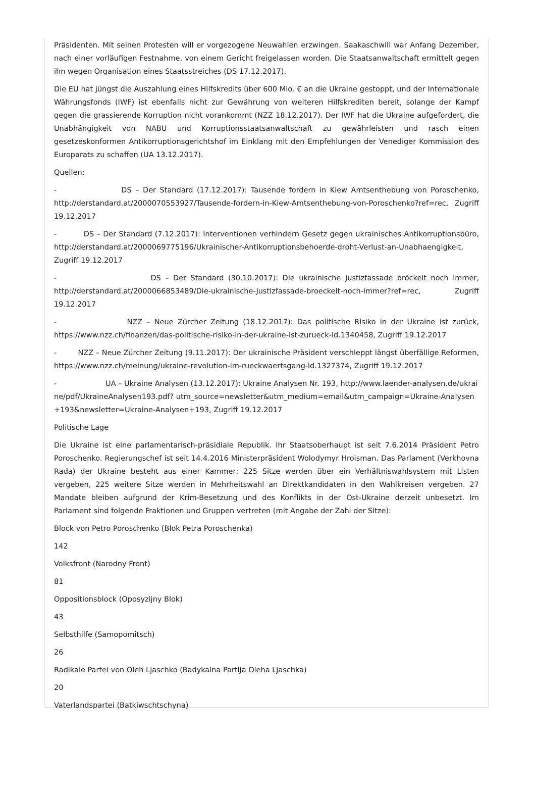Präsidenten. Mit seinen Protesten will er vorgezogene Neuwahlen erzwingen. Saakaschwili war Anfang Dezember, nach einer vorläufigen Festnahme, von einem Gericht freigelassen worden. Die Staatsanwaltschaft ermittelt gegen ihn wegen Organisation eines Staatsstreiches (DS 17.12.2017).
Die EU hat jüngst die Auszahlung eines Hilfskredits über 600 Mio. € an die Ukraine gestoppt, und der Internationale Währungsfonds (IWF) ist ebenfalls nicht zur Gewährung von weiteren Hilfskrediten bereit, solange der Kampf gegen die grassierende Korruption nicht vorankommt (NZZ 18.12.2017). Der IWF hat die Ukraine aufgefordert, die Unabhängigkeit von NABU und Korruptionsstaatsanwaltschaft zu gewährleisten und rasch einen gesetzeskonformen Antikorruptionsgerichtshof im Einklang mit den Empfehlungen der Venediger Kommission des Europarats zu schaffen (UA 13.12.2017).
Quellen:
- DS – Der Standard (17.12.2017): Tausende fordern in Kiew Amtsenthebung von Poroschenko, http://derstandard.at/2000070553927/Tausende-fordern-in-Kiew-Amtsenthebung-von-Poroschenko?ref=rec, Zugriff 19.12.2017
- DS – Der Standard (7.12.2017): Interventionen verhindern Gesetz gegen ukrainisches Antikorruptionsbüro, http://derstandard.at/2000069775196/Ukrainischer-Antikorruptionsbehoerde-droht-Verlust-an-Unabhaengigkeit, Zugriff 19.12.2017
- DS – Der Standard (30.10.2017): Die ukrainische Justizfassade bröckelt noch immer, http://derstandard.at/2000066853489/Die-ukrainische-Justizfassade-broeckelt-noch-immer?ref=rec, Zugriff 19.12.2017
- NZZ – Neue Zürcher Zeitung (18.12.2017): Das politische Risiko in der Ukraine ist zurück, https://www.nzz.ch/finanzen/das-politische-risiko-in-der-ukraine-ist-zurueck-ld.1340458, Zugriff 19.12.2017
- NZZ – Neue Zürcher Zeitung (9.11.2017): Der ukrainische Präsident verschleppt längst überfällige Reformen, https://www.nzz.ch/meinung/ukraine-revolution-im-rueckwaertsgang-ld.1327374, Zugriff 19.12.2017
- UA – Ukraine Analysen (13.12.2017): Ukraine Analysen Nr. 193, http://www.laender-analysen.de/ukraine/pdf/UkraineAnalysen193.pdf? utm_source=newsletter&utm_medium=email&utm_campaign=Ukraine-Analysen+193&newsletter=Ukraine-Analysen+193, Zugriff 19.12.2017
Politische Lage
Die Ukraine ist eine parlamentarisch-präsidiale Republik. Ihr Staatsoberhaupt ist seit 7.6.2014 Präsident Petro Poroschenko. Regierungschef ist seit 14.4.2016 Ministerpräsident Wolodymyr Hroisman. Das Parlament (Verkhovna Rada) der Ukraine besteht aus einer Kammer; 225 Sitze werden über ein Verhältniswahlsystem mit Listen vergeben, 225 weitere Sitze werden in Mehrheitswahl an Direktkandidaten in den Wahlkreisen vergeben. 27 Mandate bleiben aufgrund der Krim-Besetzung und des Konflikts in der Ost-Ukraine derzeit unbesetzt. Im Parlament sind folgende Fraktionen und Gruppen vertreten (mit Angabe der Zahl der Sitze):
Block von Petro Poroschenko (Blok Petra Poroschenka)
142
Volksfront (Narodny Front)
81
Oppositionsblock (Oposyzijny Blok)
43
Selbsthilfe (Samopomitsch)
26
Radikale Partei von Oleh Ljaschko (Radykalna Partija Oleha Ljaschka)
20
Vaterlandspartei (Batkiwschtschyna)